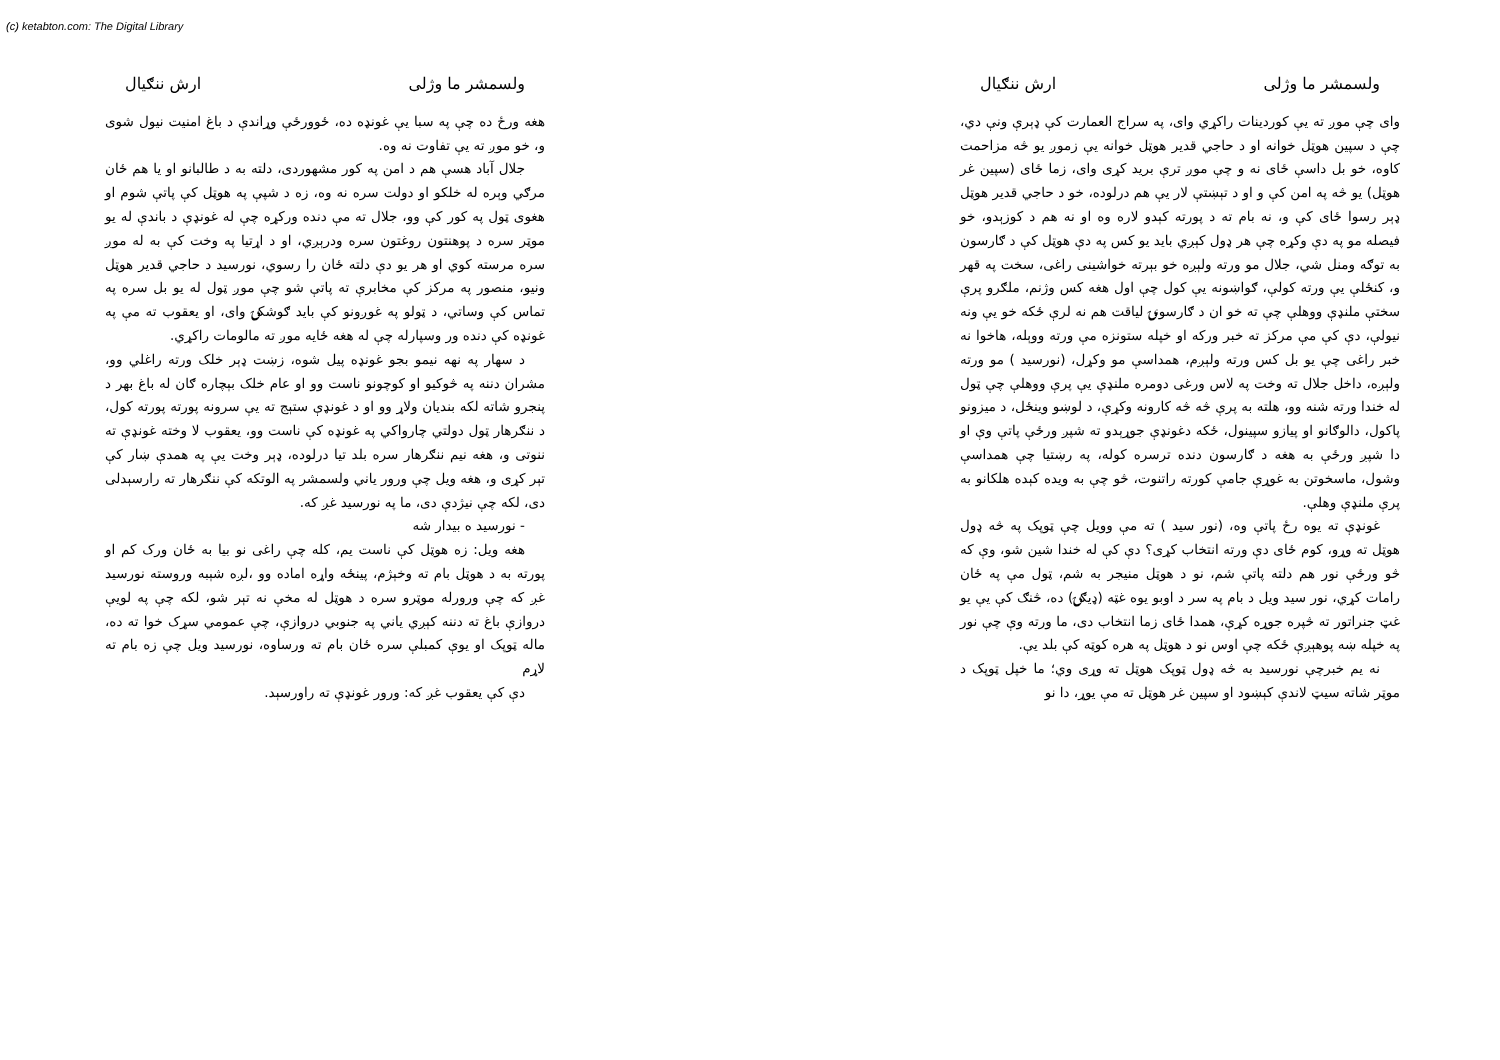(c) ketabton.com: The Digital Library
ولسمشر ما وژلی ارش ننګیال
وای چې موږ ته يې کوردينات راکړي وای، په سراج العمارت کې ډېرې ونې دي، چې د سپين هوټل خوانه او د حاجي قدير هوټل خوانه يې زموږ يو څه مزاحمت کاوه، خو بل داسې ځای نه و چې موږ ترې بريد کړی وای، زما ځای (سپين غر هوټل) يو څه په امن کې و او د تېښتې لار يې هم درلوده، خو د حاجي قدير هوټل ډېر رسوا ځای کې و، نه بام ته د پورته کېدو لاره وه او نه هم د کوزېدو، خو فيصله مو په دې وکړه چې هر ډول کېږي بايد يو کس په دې هوټل کې د ګارسون به توګه ومنل شي، جلال مو ورته ولېږه خو بېرته خواشينی راغی، سخت په قهر و، کنځلې يې ورته کولې، ګواښونه يې کول چې اول هغه کس وژنم، ملګرو پرې سختې ملنډې ووهلې چې ته خو ان د ګارسونۍ لياقت هم نه لرې ځکه خو يې ونه نيولې، دې کې مې مرکز ته خبر ورکه او خپله ستونزه مې ورته ووېله، هاخوا نه خبر راغی چې يو بل کس ورته ولېږم، همداسې مو وکړل، (نورسيد ) مو ورته ولېږه، داخل جلال ته وخت په لاس ورغی دومره ملنډې يې پرې ووهلې چې ټول له خندا ورته شنه وو، هلته به پرې څه څه کارونه وکړې، د لوښو وينځل، د ميزونو پاکول، دالوګانو او پيازو سپينول، ځکه دغونډې جوړېدو ته شپږ ورځې پاتې وې او دا شپږ ورځې به هغه د ګارسون دنده ترسره کوله، په رښتيا چې همداسې وشول، ماسخوتن به غوړې جامې کورته راتنوت، څو چې به ويده کېده هلکانو به پرې ملنډې وهلې.
غونډې ته يوه رځ پاتې وه، (نور سيد ) ته مې وويل چې ټوپک په څه ډول هوټل ته وړو، کوم ځای دې ورته انتخاب کړی؟ دې کې له خندا شين شو، وې که څو ورځې نور هم دلته پاتې شم، نو د هوټل منيجر به شم، ټول مې په ځان رامات کړي، نور سيد ويل د بام په سر د اوبو يوه غټه (ډيګۍ) ده، څنګ کې يې يو غټ جنراتور ته څپره جوړه کړې، همدا ځای زما انتخاب دی، ما ورته وې چې نور په خپله ښه پوهېږې ځکه چې اوس نو د هوټل په هره کوټه کې بلد يې.
نه يم خبرچې نورسيد به څه ډول ټوپک هوټل ته وړی وي؛ ما خپل ټوپک د موټر شاته سيټ لاندې کېښود او سپين غر هوټل ته مې يوړ، دا نو
ولسمشر ما وژلی ارش ننګیال
هغه ورځ ده چې په سبا يې غونډه ده، ځوورځې وړاندې د باغ امنيت نيول شوی و، خو موږ ته يې تفاوت نه وه.
جلال آباد هسې هم د امن په کور مشهوردی، دلته به د طالبانو او يا هم ځان مرګي وېره له خلکو او دولت سره نه وه، زه د شپې په هوټل کې پاتې شوم او هغوی ټول په کور کې وو، جلال ته مې دنده ورکړه چې له غونډې د باندې له يو موټر سره د پوهنتون روغتون سره ودرېږي، او د اړتيا په وخت کې به له موږ سره مرسته کوي او هر يو دې دلته ځان را رسوي، نورسيد د حاجي قدير هوټل ونيو، منصور په مرکز کې مخابرې ته پاتې شو چې موږ ټول له يو بل سره په تماس کې وساتي، د ټولو په غوږونو کې بايد ګوشکۍ وای، او يعقوب ته مې په غونډه کې دنده ور وسپارله چې له هغه ځايه موږ ته مالومات راکړي.
د سهار په نهه نيمو بجو غونډه پيل شوه، زښت ډېر خلک ورته راغلي وو، مشران دننه په څوکيو او کوچونو ناست وو او عام خلک بېچاره ګان له باغ بهر د پنجرو شاته لکه بنديان ولاړ وو او د غونډې ستېج ته يې سرونه پورته پورته کول، د ننګرهار ټول دولتي چارواکي په غونډه کې ناست وو، يعقوب لا وخته غونډې ته ننوتی و، هغه نيم ننګرهار سره بلد تيا درلوده، ډېر وخت يې په همدې ښار کې تېر کړی و، هغه ويل چې ورور ياني ولسمشر په الوتکه کې ننګرهار ته رارسېدلی دی، لکه چې نيژدې دی، ما په نورسيد غږ که.
- نورسيد ه بيدار شه
هغه ويل: زه هوټل کې ناست يم، کله چې راغی نو بيا به ځان ورک کم او پورته به د هوټل بام ته وخېژم، پينځه واړه اماده وو ،لږه شېبه وروسته نورسيد غږ که چې ورورله موټرو سره د هوټل له مخې نه تېر شو، لکه چې په لويې دروازې باغ ته دننه کېږي ياني په جنوبي دروازې، چې عمومي سړک خوا ته ده، ماله ټوپک او يوې کمبلې سره ځان بام ته ورساوه، نورسيد ويل چې زه بام ته لاړم
دې کې يعقوب غږ که: ورور غونډې ته راورسېد.